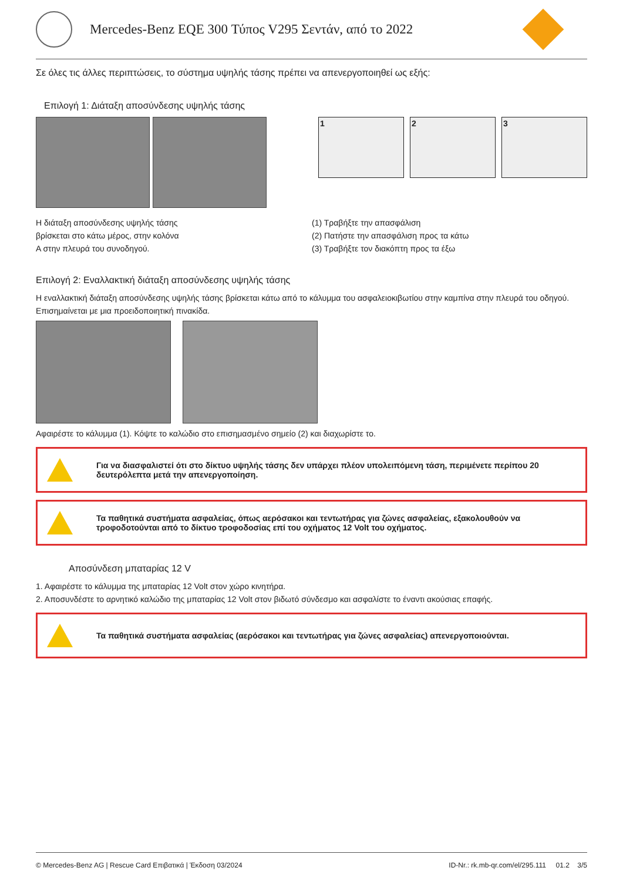Mercedes-Benz EQE 300 Τύπος V295 Σεντάν, από το 2022
Σε όλες τις άλλες περιπτώσεις, το σύστημα υψηλής τάσης πρέπει να απενεργοποιηθεί ως εξής:
Επιλογή 1: Διάταξη αποσύνδεσης υψηλής τάσης
1 2 3
Η διάταξη αποσύνδεσης υψηλής τάσης
βρίσκεται στο κάτω μέρος, στην κολόνα
A στην πλευρά του συνοδηγού.
(1) Τραβήξτε την απασφάλιση
(2) Πατήστε την απασφάλιση προς τα κάτω
(3) Τραβήξτε τον διακόπτη προς τα έξω
Επιλογή 2: Εναλλακτική διάταξη αποσύνδεσης υψηλής τάσης
Η εναλλακτική διάταξη αποσύνδεσης υψηλής τάσης βρίσκεται κάτω από το κάλυμμα του ασφαλειοκιβωτίου στην καμπίνα στην πλευρά του οδηγού.
Επισημαίνεται με μια προειδοποιητική πινακίδα.
Αφαιρέστε το κάλυμμα (1). Κόψτε το καλώδιο στο επισημασμένο σημείο (2) και διαχωρίστε το.
Για να διασφαλιστεί ότι στο δίκτυο υψηλής τάσης δεν υπάρχει πλέον υπολειπόμενη τάση, περιμένετε περίπου 20 δευτερόλεπτα μετά την απενεργοποίηση.
Τα παθητικά συστήματα ασφαλείας, όπως αερόσακοι και τεντωτήρας για ζώνες ασφαλείας, εξακολουθούν να τροφοδοτούνται από το δίκτυο τροφοδοσίας επί του οχήματος 12 Volt του οχήματος.
Αποσύνδεση μπαταρίας 12 V
1. Αφαιρέστε το κάλυμμα της μπαταρίας 12 Volt στον χώρο κινητήρα.
2. Αποσυνδέστε το αρνητικό καλώδιο της μπαταρίας 12 Volt στον βιδωτό σύνδεσμο και ασφαλίστε το έναντι ακούσιας επαφής.
Τα παθητικά συστήματα ασφαλείας (αερόσακοι και τεντωτήρας για ζώνες ασφαλείας) απενεργοποιούνται.
© Mercedes-Benz AG | Rescue Card Επιβατικά | Έκδοση 03/2024 ID-Nr.: rk.mb-qr.com/el/295.111 01.2 3/5